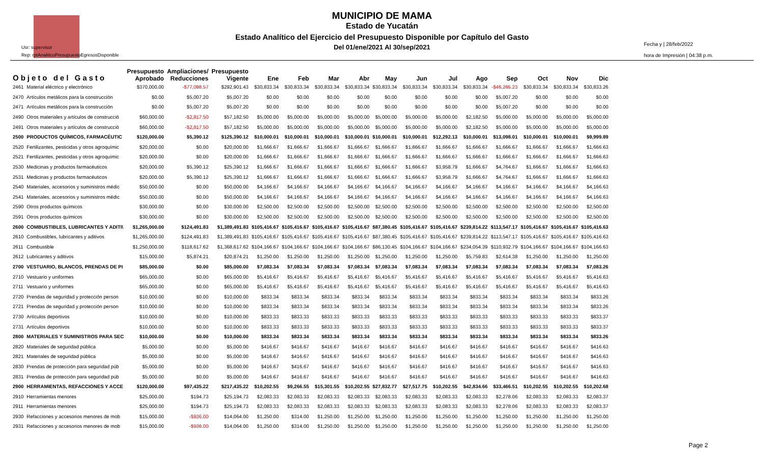MUNICIPIO DE MAMA
Estado de Yucatán
Estado Analítico del Ejercicio del Presupuesto Disponible por Capítulo del Gasto
Del 01/ene/2021 Al 30/sep/2021
Usr: supervisor
Rep: rptAnaliticoPresupuestoEgresosDisponible
Fecha y | 28/feb/2022
hora de Impresión | 04:38 p.m.
| Objeto del Gasto | | Presupuesto Aprobado | Ampliaciones/ Reducciones | Presupuesto Vigente | Ene | Feb | Mar | Abr | May | Jun | Jul | Ago | Sep | Oct | Nov | Dic |
| --- | --- | --- | --- | --- | --- | --- | --- | --- | --- | --- | --- | --- | --- | --- | --- | --- |
| 2461 | Material eléctrico y electrónico | $370,000.00 | -$77,098.57 | $292,901.43 | $30,833.34 | $30,833.34 | $30,833.34 | $30,833.34 | $30,833.34 | $30,833.34 | $30,833.34 | $30,833.34 | -$46,265.23 | $30,833.34 | $30,833.34 | $30,833.26 |
| 2470 | Artículos metálicos para la construcción | $0.00 | $5,007.20 | $5,007.20 | $0.00 | $0.00 | $0.00 | $0.00 | $0.00 | $0.00 | $0.00 | $0.00 | $5,007.20 | $0.00 | $0.00 | $0.00 |
| 2471 | Artículos metálicos para la construcción | $0.00 | $5,007.20 | $5,007.20 | $0.00 | $0.00 | $0.00 | $0.00 | $0.00 | $0.00 | $0.00 | $0.00 | $5,007.20 | $0.00 | $0.00 | $0.00 |
| 2490 | Otros materiales y artículos de construcció | $60,000.00 | -$2,817.50 | $57,182.50 | $5,000.00 | $5,000.00 | $5,000.00 | $5,000.00 | $5,000.00 | $5,000.00 | $5,000.00 | $2,182.50 | $5,000.00 | $5,000.00 | $5,000.00 | $5,000.00 |
| 2491 | Otros materiales y artículos de construcció | $60,000.00 | -$2,817.50 | $57,182.50 | $5,000.00 | $5,000.00 | $5,000.00 | $5,000.00 | $5,000.00 | $5,000.00 | $5,000.00 | $2,182.50 | $5,000.00 | $5,000.00 | $5,000.00 | $5,000.00 |
| 2500 | PRODUCTOS QUÍMICOS, FARMACÉUTIC | $120,000.00 | $5,390.12 | $125,390.12 | $10,000.01 | $10,000.01 | $10,000.01 | $10,000.01 | $10,000.01 | $10,000.01 | $12,292.13 | $10,000.01 | $13,098.01 | $10,000.01 | $10,000.01 | $9,999.89 |
| 2520 | Fertilizantes, pesticidas y otros agroquímic | $20,000.00 | $0.00 | $20,000.00 | $1,666.67 | $1,666.67 | $1,666.67 | $1,666.67 | $1,666.67 | $1,666.67 | $1,666.67 | $1,666.67 | $1,666.67 | $1,666.67 | $1,666.67 | $1,666.63 |
| 2521 | Fertilizantes, pesticidas y otros agroquímic | $20,000.00 | $0.00 | $20,000.00 | $1,666.67 | $1,666.67 | $1,666.67 | $1,666.67 | $1,666.67 | $1,666.67 | $1,666.67 | $1,666.67 | $1,666.67 | $1,666.67 | $1,666.67 | $1,666.63 |
| 2530 | Medicinas y productos farmacéuticos | $20,000.00 | $5,390.12 | $25,390.12 | $1,666.67 | $1,666.67 | $1,666.67 | $1,666.67 | $1,666.67 | $1,666.67 | $3,958.79 | $1,666.67 | $4,764.67 | $1,666.67 | $1,666.67 | $1,666.63 |
| 2531 | Medicinas y productos farmacéuticos | $20,000.00 | $5,390.12 | $25,390.12 | $1,666.67 | $1,666.67 | $1,666.67 | $1,666.67 | $1,666.67 | $1,666.67 | $3,958.79 | $1,666.67 | $4,764.67 | $1,666.67 | $1,666.67 | $1,666.63 |
| 2540 | Materiales, accesorios y suministros médic | $50,000.00 | $0.00 | $50,000.00 | $4,166.67 | $4,166.67 | $4,166.67 | $4,166.67 | $4,166.67 | $4,166.67 | $4,166.67 | $4,166.67 | $4,166.67 | $4,166.67 | $4,166.67 | $4,166.63 |
| 2541 | Materiales, accesorios y suministros médic | $50,000.00 | $0.00 | $50,000.00 | $4,166.67 | $4,166.67 | $4,166.67 | $4,166.67 | $4,166.67 | $4,166.67 | $4,166.67 | $4,166.67 | $4,166.67 | $4,166.67 | $4,166.67 | $4,166.63 |
| 2590 | Otros productos químicos | $30,000.00 | $0.00 | $30,000.00 | $2,500.00 | $2,500.00 | $2,500.00 | $2,500.00 | $2,500.00 | $2,500.00 | $2,500.00 | $2,500.00 | $2,500.00 | $2,500.00 | $2,500.00 | $2,500.00 |
| 2591 | Otros productos químicos | $30,000.00 | $0.00 | $30,000.00 | $2,500.00 | $2,500.00 | $2,500.00 | $2,500.00 | $2,500.00 | $2,500.00 | $2,500.00 | $2,500.00 | $2,500.00 | $2,500.00 | $2,500.00 | $2,500.00 |
| 2600 | COMBUSTIBLES, LUBRICANTES Y ADITI\ | $1,265,000.00 | $124,491.83 | $1,389,491.83 | $105,416.67 | $105,416.67 | $105,416.67 | $105,416.67 | $87,380.45 | $105,416.67 | $105,416.67 | $239,814.22 | $113,547.17 | $105,416.67 | $105,416.67 | $105,416.63 |
| 2610 | Combustibles, lubricantes y aditivos | $1,265,000.00 | $124,491.83 | $1,389,491.83 | $105,416.67 | $105,416.67 | $105,416.67 | $105,416.67 | $87,380.45 | $105,416.67 | $105,416.67 | $239,814.22 | $113,547.17 | $105,416.67 | $105,416.67 | $105,416.63 |
| 2611 | Combustible | $1,250,000.00 | $118,617.62 | $1,368,617.62 | $104,166.67 | $104,166.67 | $104,166.67 | $104,166.67 | $86,130.45 | $104,166.67 | $104,166.67 | $234,054.39 | $110,932.79 | $104,166.67 | $104,166.67 | $104,166.63 |
| 2612 | Lubricantes y aditivos | $15,000.00 | $5,874.21 | $20,874.21 | $1,250.00 | $1,250.00 | $1,250.00 | $1,250.00 | $1,250.00 | $1,250.00 | $1,250.00 | $5,759.83 | $2,614.38 | $1,250.00 | $1,250.00 | $1,250.00 |
| 2700 | VESTUARIO, BLANCOS, PRENDAS DE PI | $85,000.00 | $0.00 | $85,000.00 | $7,083.34 | $7,083.34 | $7,083.34 | $7,083.34 | $7,083.34 | $7,083.34 | $7,083.34 | $7,083.34 | $7,083.34 | $7,083.34 | $7,083.34 | $7,083.26 |
| 2710 | Vestuario y uniformes | $65,000.00 | $0.00 | $65,000.00 | $5,416.67 | $5,416.67 | $5,416.67 | $5,416.67 | $5,416.67 | $5,416.67 | $5,416.67 | $5,416.67 | $5,416.67 | $5,416.67 | $5,416.67 | $5,416.63 |
| 2711 | Vestuario y uniformes | $65,000.00 | $0.00 | $65,000.00 | $5,416.67 | $5,416.67 | $5,416.67 | $5,416.67 | $5,416.67 | $5,416.67 | $5,416.67 | $5,416.67 | $5,416.67 | $5,416.67 | $5,416.67 | $5,416.63 |
| 2720 | Prendas de seguridad y protección person | $10,000.00 | $0.00 | $10,000.00 | $833.34 | $833.34 | $833.34 | $833.34 | $833.34 | $833.34 | $833.34 | $833.34 | $833.34 | $833.34 | $833.34 | $833.26 |
| 2721 | Prendas de seguridad y protección person | $10,000.00 | $0.00 | $10,000.00 | $833.34 | $833.34 | $833.34 | $833.34 | $833.34 | $833.34 | $833.34 | $833.34 | $833.34 | $833.34 | $833.34 | $833.26 |
| 2730 | Artículos deportivos | $10,000.00 | $0.00 | $10,000.00 | $833.33 | $833.33 | $833.33 | $833.33 | $833.33 | $833.33 | $833.33 | $833.33 | $833.33 | $833.33 | $833.33 | $833.37 |
| 2731 | Artículos deportivos | $10,000.00 | $0.00 | $10,000.00 | $833.33 | $833.33 | $833.33 | $833.33 | $833.33 | $833.33 | $833.33 | $833.33 | $833.33 | $833.33 | $833.33 | $833.37 |
| 2800 | MATERIALES Y SUMINISTROS PARA SEC | $10,000.00 | $0.00 | $10,000.00 | $833.34 | $833.34 | $833.34 | $833.34 | $833.34 | $833.34 | $833.34 | $833.34 | $833.34 | $833.34 | $833.34 | $833.26 |
| 2820 | Materiales de seguridad pública | $5,000.00 | $0.00 | $5,000.00 | $416.67 | $416.67 | $416.67 | $416.67 | $416.67 | $416.67 | $416.67 | $416.67 | $416.67 | $416.67 | $416.67 | $416.63 |
| 2821 | Materiales de seguridad pública | $5,000.00 | $0.00 | $5,000.00 | $416.67 | $416.67 | $416.67 | $416.67 | $416.67 | $416.67 | $416.67 | $416.67 | $416.67 | $416.67 | $416.67 | $416.63 |
| 2830 | Prendas de protección para seguridad púb | $5,000.00 | $0.00 | $5,000.00 | $416.67 | $416.67 | $416.67 | $416.67 | $416.67 | $416.67 | $416.67 | $416.67 | $416.67 | $416.67 | $416.67 | $416.63 |
| 2831 | Prendas de protección para seguridad púb | $5,000.00 | $0.00 | $5,000.00 | $416.67 | $416.67 | $416.67 | $416.67 | $416.67 | $416.67 | $416.67 | $416.67 | $416.67 | $416.67 | $416.67 | $416.63 |
| 2900 | HERRAMIENTAS, REFACCIONES Y ACCE | $120,000.00 | $97,435.22 | $217,435.22 | $10,202.55 | $9,266.55 | $15,301.55 | $10,202.55 | $27,832.77 | $27,517.75 | $10,202.55 | $42,834.66 | $33,466.51 | $10,202.55 | $10,202.55 | $10,202.68 |
| 2910 | Herramientas menores | $25,000.00 | $194.73 | $25,194.73 | $2,083.33 | $2,083.33 | $2,083.33 | $2,083.33 | $2,083.33 | $2,083.33 | $2,083.33 | $2,083.33 | $2,278.06 | $2,083.33 | $2,083.33 | $2,083.37 |
| 2911 | Herramientas menores | $25,000.00 | $194.73 | $25,194.73 | $2,083.33 | $2,083.33 | $2,083.33 | $2,083.33 | $2,083.33 | $2,083.33 | $2,083.33 | $2,083.33 | $2,278.06 | $2,083.33 | $2,083.33 | $2,083.37 |
| 2930 | Refacciones y accesorios menores de mob | $15,000.00 | -$936.00 | $14,064.00 | $1,250.00 | $314.00 | $1,250.00 | $1,250.00 | $1,250.00 | $1,250.00 | $1,250.00 | $1,250.00 | $1,250.00 | $1,250.00 | $1,250.00 | $1,250.00 |
| 2931 | Refacciones y accesorios menores de mob | $15,000.00 | -$936.00 | $14,064.00 | $1,250.00 | $314.00 | $1,250.00 | $1,250.00 | $1,250.00 | $1,250.00 | $1,250.00 | $1,250.00 | $1,250.00 | $1,250.00 | $1,250.00 | $1,250.00 |
Page 2